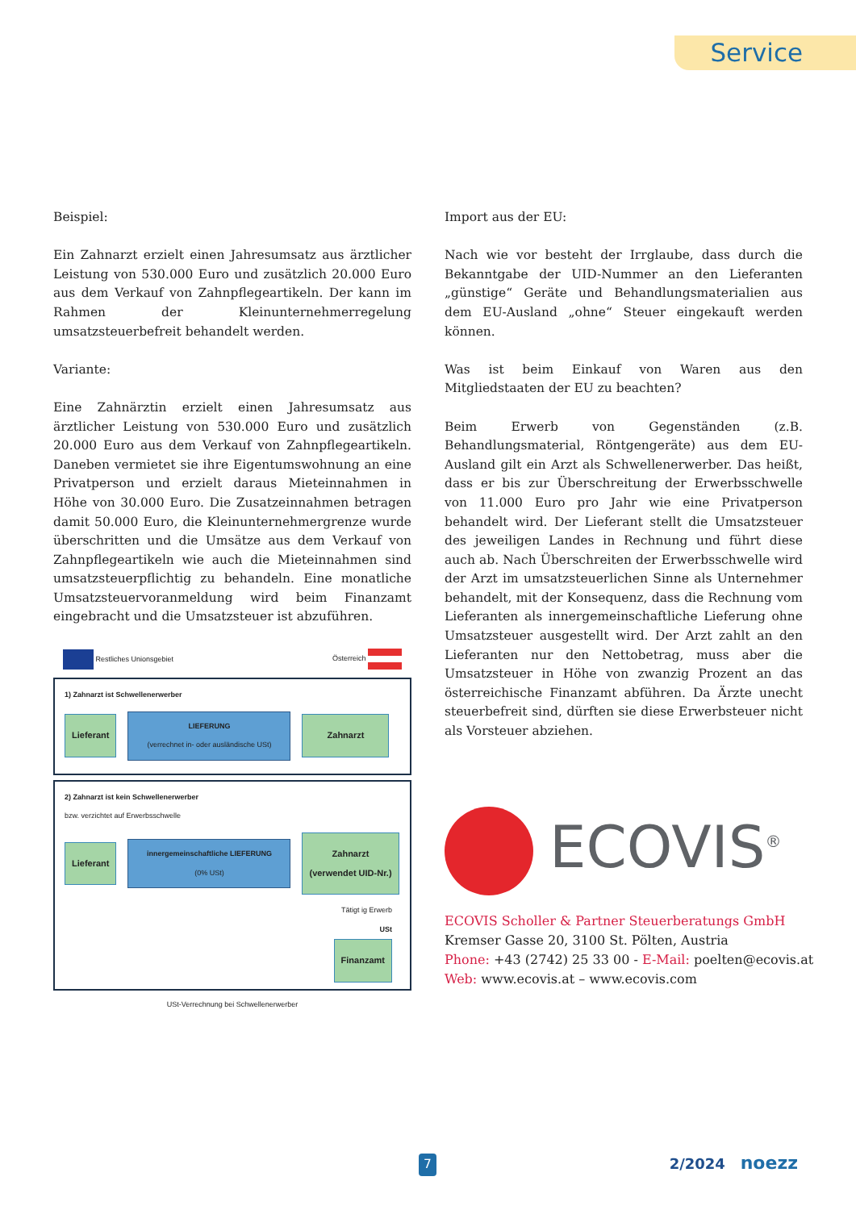Service
Beispiel:
Ein Zahnarzt erzielt einen Jahresumsatz aus ärztlicher Leistung von 530.000 Euro und zusätzlich 20.000 Euro aus dem Verkauf von Zahnpflegeartikeln. Der kann im Rahmen der Kleinunternehmerregelung umsatzsteuerbefreit behandelt werden.
Variante:
Eine Zahnärztin erzielt einen Jahresumsatz aus ärztlicher Leistung von 530.000 Euro und zusätzlich 20.000 Euro aus dem Verkauf von Zahnpflegeartikeln. Daneben vermietet sie ihre Eigentumswohnung an eine Privatperson und erzielt daraus Mieteinnahmen in Höhe von 30.000 Euro. Die Zusatzeinnahmen betragen damit 50.000 Euro, die Kleinunternehmergrenze wurde überschritten und die Umsätze aus dem Verkauf von Zahnpflegeartikeln wie auch die Mieteinnahmen sind umsatzsteuerpflichtig zu behandeln. Eine monatliche Umsatzsteuervoranmeldung wird beim Finanzamt eingebracht und die Umsatzsteuer ist abzuführen.
Restliches Unionsgebiet Österreich
1) Zahnarzt ist Schwellenerwerber
Lieferant LIEFERUNG
(verrechnet in- oder ausländische USt) Zahnarzt
2) Zahnarzt ist kein Schwellenerwerber
bzw. verzichtet auf Erwerbsschwelle
Lieferant innergemeinschaftliche LIEFERUNG
(0% USt) Zahnarzt
(verwendet UID-Nr.)
Tätigt ig Erwerb
USt
Finanzamt
USt-Verrechnung bei Schwellenerwerber
Import aus der EU:
Nach wie vor besteht der Irrglaube, dass durch die Bekanntgabe der UID-Nummer an den Lieferanten „günstige“ Geräte und Behandlungsmaterialien aus dem EU-Ausland „ohne“ Steuer eingekauft werden können.
Was ist beim Einkauf von Waren aus den Mitgliedstaaten der EU zu beachten?
Beim Erwerb von Gegenständen (z.B. Behandlungsmaterial, Röntgengeräte) aus dem EU-Ausland gilt ein Arzt als Schwellenerwerber. Das heißt, dass er bis zur Überschreitung der Erwerbsschwelle von 11.000 Euro pro Jahr wie eine Privatperson behandelt wird. Der Lieferant stellt die Umsatzsteuer des jeweiligen Landes in Rechnung und führt diese auch ab. Nach Überschreiten der Erwerbsschwelle wird der Arzt im umsatzsteuerlichen Sinne als Unternehmer behandelt, mit der Konsequenz, dass die Rechnung vom Lieferanten als innergemeinschaftliche Lieferung ohne Umsatzsteuer ausgestellt wird. Der Arzt zahlt an den Lieferanten nur den Nettobetrag, muss aber die Umsatzsteuer in Höhe von zwanzig Prozent an das österreichische Finanzamt abführen. Da Ärzte unecht steuerbefreit sind, dürften sie diese Erwerbsteuer nicht als Vorsteuer abziehen.
ECOVIS<sup>®</sup>
ECOVIS Scholler & Partner Steuerberatungs GmbH
Kremser Gasse 20, 3100 St. Pölten, Austria
Phone: +43 (2742) 25 33 00 - E-Mail: poelten@ecovis.at
Web: www.ecovis.at – www.ecovis.com
7 2/2024 noezz